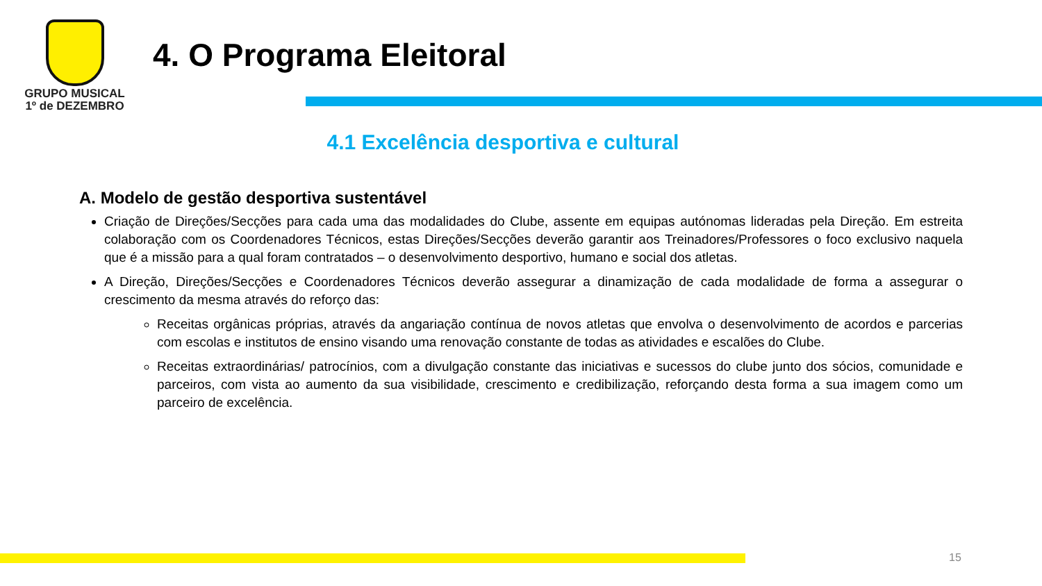GRUPO MUSICAL
1º de DEZEMBRO
4. O Programa Eleitoral
4.1 Excelência desportiva e cultural
A. Modelo de gestão desportiva sustentável
Criação de Direções/Secções para cada uma das modalidades do Clube, assente em equipas autónomas lideradas pela Direção. Em estreita colaboração com os Coordenadores Técnicos, estas Direções/Secções deverão garantir aos Treinadores/Professores o foco exclusivo naquela que é a missão para a qual foram contratados – o desenvolvimento desportivo, humano e social dos atletas.
A Direção, Direções/Secções e Coordenadores Técnicos deverão assegurar a dinamização de cada modalidade de forma a assegurar o crescimento da mesma através do reforço das:
Receitas orgânicas próprias, através da angariação contínua de novos atletas que envolva o desenvolvimento de acordos e parcerias com escolas e institutos de ensino visando uma renovação constante de todas as atividades e escalões do Clube.
Receitas extraordinárias/ patrocínios, com a divulgação constante das iniciativas e sucessos do clube junto dos sócios, comunidade e parceiros, com vista ao aumento da sua visibilidade, crescimento e credibilização, reforçando desta forma a sua imagem como um parceiro de excelência.
15